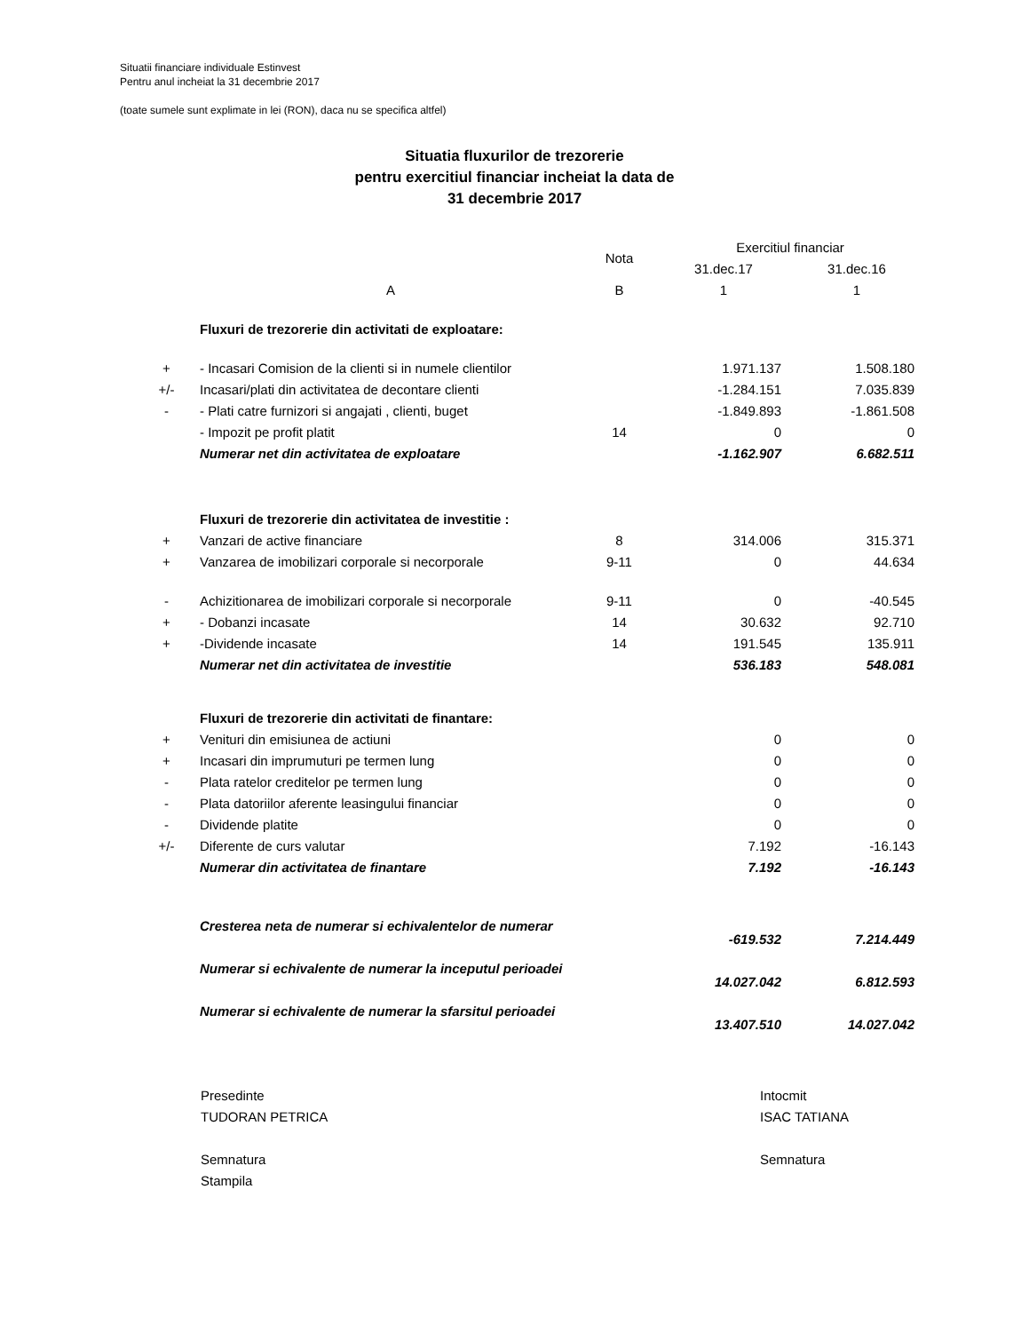Situatii financiare individuale Estinvest
Pentru anul incheiat la 31 decembrie 2017
(toate sumele sunt explimate in lei (RON), daca nu se specifica altfel)
Situatia fluxurilor de trezorerie
pentru exercitiul financiar incheiat la data de
31 decembrie 2017
| | | Nota | Exercitiul financiar | |
| --- | --- | --- | --- | --- |
| | | | 31.dec.17 | 31.dec.16 |
| | A | B | 1 | 1 |
| | Fluxuri de trezorerie din activitati de exploatare: | | | |
| + | - Incasari Comision de la clienti si in numele clientilor | | 1.971.137 | 1.508.180 |
| +/- | Incasari/plati din activitatea de decontare clienti | | -1.284.151 | 7.035.839 |
| - | - Plati catre furnizori si angajati , clienti, buget | | -1.849.893 | -1.861.508 |
| | - Impozit pe profit platit | 14 | 0 | 0 |
| | Numerar net din activitatea de exploatare | | -1.162.907 | 6.682.511 |
| | Fluxuri de trezorerie din activitatea de investitie : | | | |
| + | Vanzari de active financiare | 8 | 314.006 | 315.371 |
| + | Vanzarea de imobilizari corporale si necorporale | 9-11 | 0 | 44.634 |
| - | Achizitionarea de imobilizari corporale si necorporale | 9-11 | 0 | -40.545 |
| + | - Dobanzi incasate | 14 | 30.632 | 92.710 |
| + | -Dividende incasate | 14 | 191.545 | 135.911 |
| | Numerar net din activitatea de investitie | | 536.183 | 548.081 |
| | Fluxuri de trezorerie din activitati de finantare: | | | |
| + | Venituri din emisiunea de actiuni | | 0 | 0 |
| + | Incasari din imprumuturi pe termen lung | | 0 | 0 |
| - | Plata ratelor creditelor pe termen lung | | 0 | 0 |
| - | Plata datoriilor aferente leasingului financiar | | 0 | 0 |
| - | Dividende platite | | 0 | 0 |
| +/- | Diferente de curs valutar | | 7.192 | -16.143 |
| | Numerar din activitatea de finantare | | 7.192 | -16.143 |
| | Cresterea neta de numerar si echivalentelor de numerar | | -619.532 | 7.214.449 |
| | Numerar si echivalente de numerar la inceputul perioadei | | 14.027.042 | 6.812.593 |
| | Numerar si echivalente de numerar la sfarsitul perioadei | | 13.407.510 | 14.027.042 |
Presedinte
TUDORAN PETRICA
Semnatura
Stampila
Intocmit
ISAC TATIANA
Semnatura